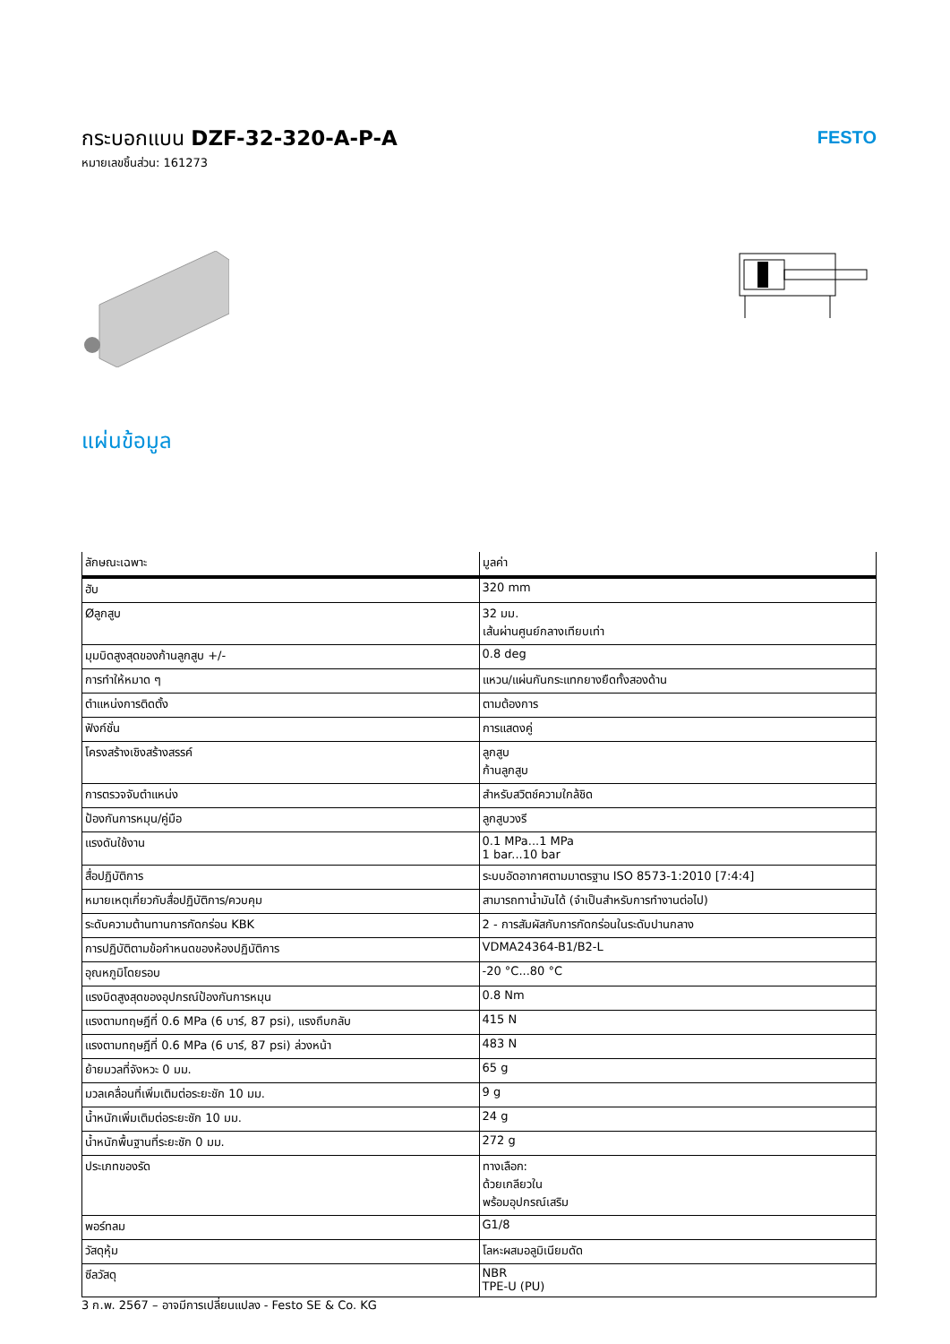กระบอกแบน DZF-32-320-A-P-A
หมายเลขชิ้นส่วน: 161273
FESTO
แผ่นข้อมูล
| ลักษณะเฉพาะ | มูลค่า |
| --- | --- |
| ฮับ | 320 mm |
| Øลูกสูบ | 32 มม. เส้นผ่านศูนย์กลางเทียบเท่า |
| มุมบิดสูงสุดของก้านลูกสูบ +/- | 0.8 deg |
| การทำให้หมาด ๆ | แหวน/แผ่นกันกระแทกยางยืดทั้งสองด้าน |
| ตำแหน่งการติดตั้ง | ตามต้องการ |
| ฟังก์ชั่น | การแสดงคู่ |
| โครงสร้างเชิงสร้างสรรค์ | ลูกสูบ ก้านลูกสูบ |
| การตรวจจับตำแหน่ง | สำหรับสวิตช์ความใกล้ชิด |
| ป้องกันการหมุน/คู่มือ | ลูกสูบวงรี |
| แรงดันใช้งาน | 0.1 MPa...1 MPa 1 bar...10 bar |
| สื่อปฏิบัติการ | ระบบอัดอากาศตามมาตรฐาน ISO 8573-1:2010 [7:4:4] |
| หมายเหตุเกี่ยวกับสื่อปฏิบัติการ/ควบคุม | สามารถทาน้ำมันได้ (จำเป็นสำหรับการทำงานต่อไป) |
| ระดับความต้านทานการกัดกร่อน KBK | 2 - การสัมผัสกับการกัดกร่อนในระดับปานกลาง |
| การปฏิบัติตามข้อกำหนดของห้องปฏิบัติการ | VDMA24364-B1/B2-L |
| อุณหภูมิโดยรอบ | -20 °C...80 °C |
| แรงบิดสูงสุดของอุปกรณ์ป้องกันการหมุน | 0.8 Nm |
| แรงตามทฤษฎีที่ 0.6 MPa (6 บาร์, 87 psi), แรงถึบกลับ | 415 N |
| แรงตามทฤษฎีที่ 0.6 MPa (6 บาร์, 87 psi) ล่วงหน้า | 483 N |
| ย้ายมวลที่จังหวะ 0 มม. | 65 g |
| มวลเคลื่อนที่เพิ่มเติมต่อระยะชัก 10 มม. | 9 g |
| น้ำหนักเพิ่มเติมต่อระยะชัก 10 มม. | 24 g |
| น้ำหนักพื้นฐานที่ระยะชัก 0 มม. | 272 g |
| ประเภทของรัด | ทางเลือก: ด้วยเกลียวใน พร้อมอุปกรณ์เสริม |
| พอร์ทลม | G1/8 |
| วัสดุหุ้ม | โลหะผสมอลูมิเนียมดัด |
| ซีลวัสดุ | NBR TPE-U (PU) |
3 ก.พ. 2567 – อาจมีการเปลี่ยนแปลง - Festo SE & Co. KG